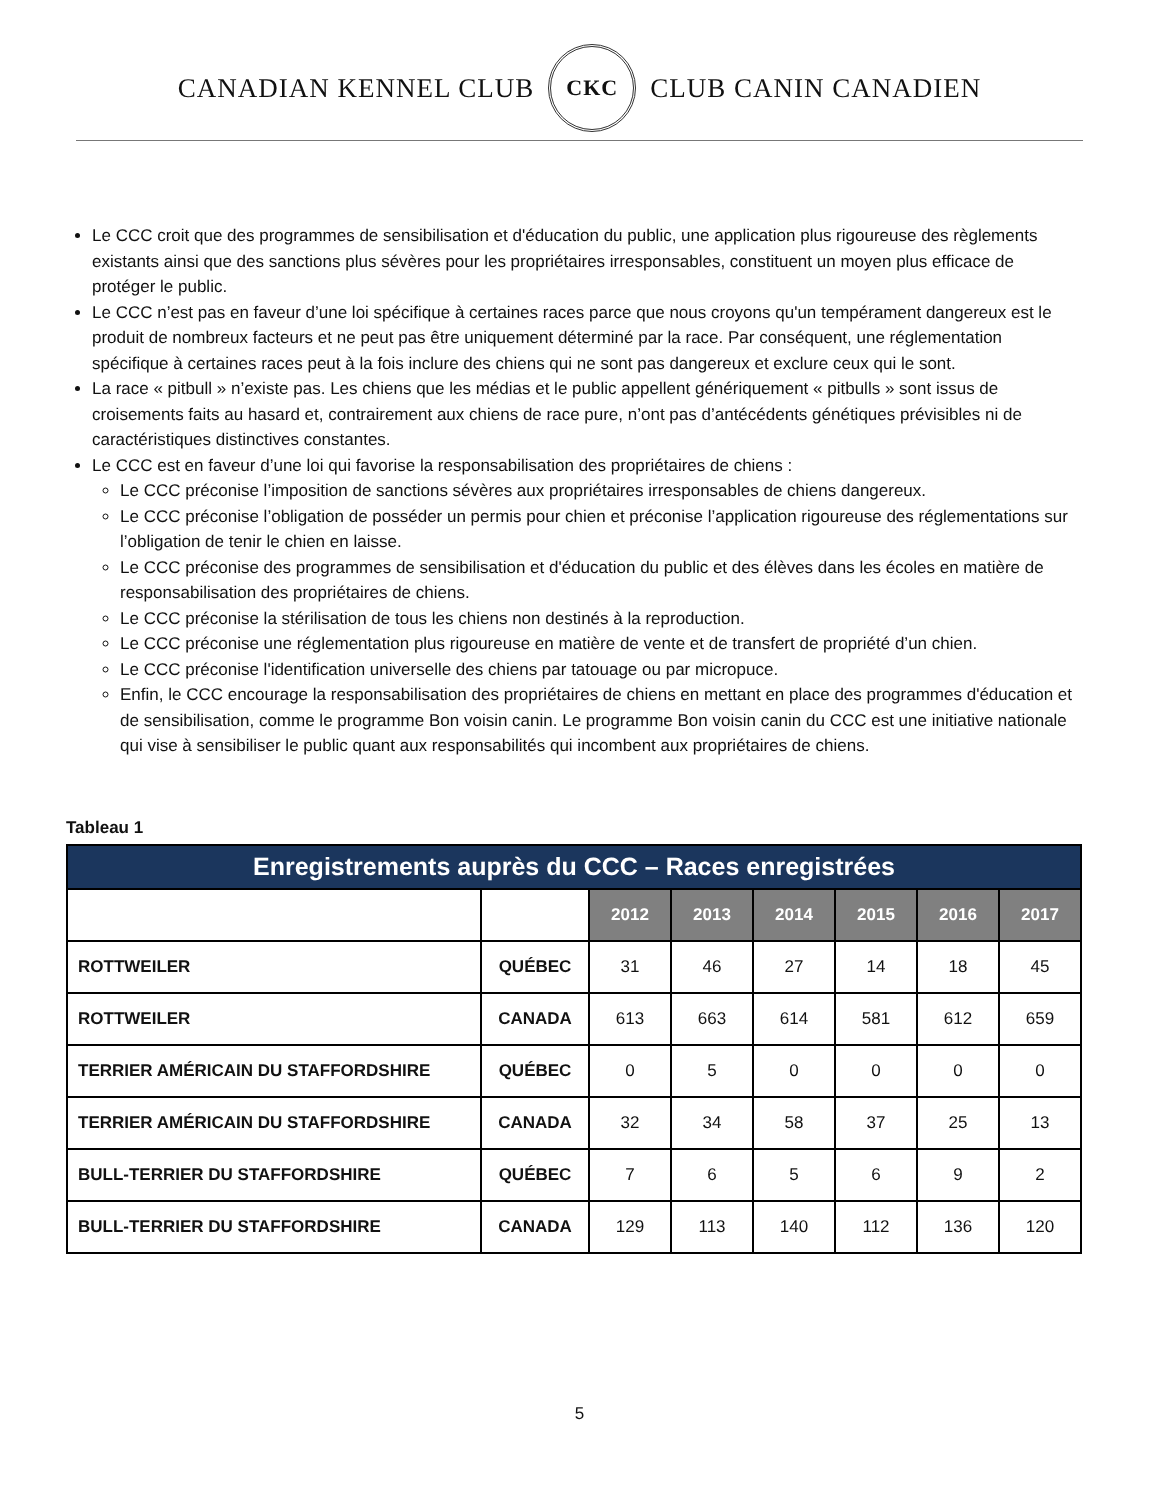CANADIAN KENNEL CLUB
CKC
CLUB CANIN CANADIEN
Le CCC croit que des programmes de sensibilisation et d'éducation du public, une application plus rigoureuse des règlements existants ainsi que des sanctions plus sévères pour les propriétaires irresponsables, constituent un moyen plus efficace de protéger le public.
Le CCC n’est pas en faveur d’une loi spécifique à certaines races parce que nous croyons qu'un tempérament dangereux est le produit de nombreux facteurs et ne peut pas être uniquement déterminé par la race. Par conséquent, une réglementation spécifique à certaines races peut à la fois inclure des chiens qui ne sont pas dangereux et exclure ceux qui le sont.
La race « pitbull » n’existe pas. Les chiens que les médias et le public appellent génériquement « pitbulls » sont issus de croisements faits au hasard et, contrairement aux chiens de race pure, n’ont pas d’antécédents génétiques prévisibles ni de caractéristiques distinctives constantes.
Le CCC est en faveur d’une loi qui favorise la responsabilisation des propriétaires de chiens :
Le CCC préconise l’imposition de sanctions sévères aux propriétaires irresponsables de chiens dangereux.
Le CCC préconise l’obligation de posséder un permis pour chien et préconise l’application rigoureuse des réglementations sur l’obligation de tenir le chien en laisse.
Le CCC préconise des programmes de sensibilisation et d'éducation du public et des élèves dans les écoles en matière de responsabilisation des propriétaires de chiens.
Le CCC préconise la stérilisation de tous les chiens non destinés à la reproduction.
Le CCC préconise une réglementation plus rigoureuse en matière de vente et de transfert de propriété d’un chien.
Le CCC préconise l'identification universelle des chiens par tatouage ou par micropuce.
Enfin, le CCC encourage la responsabilisation des propriétaires de chiens en mettant en place des programmes d'éducation et de sensibilisation, comme le programme Bon voisin canin. Le programme Bon voisin canin du CCC est une initiative nationale qui vise à sensibiliser le public quant aux responsabilités qui incombent aux propriétaires de chiens.
Tableau 1
| Enregistrements auprès du CCC – Races enregistrées | | | | | | | |
| --- | --- | --- | --- | --- | --- | --- | --- |
| | | 2012 | 2013 | 2014 | 2015 | 2016 | 2017 |
| ROTTWEILER | QUÉBEC | 31 | 46 | 27 | 14 | 18 | 45 |
| ROTTWEILER | CANADA | 613 | 663 | 614 | 581 | 612 | 659 |
| TERRIER AMÉRICAIN DU STAFFORDSHIRE | QUÉBEC | 0 | 5 | 0 | 0 | 0 | 0 |
| TERRIER AMÉRICAIN DU STAFFORDSHIRE | CANADA | 32 | 34 | 58 | 37 | 25 | 13 |
| BULL-TERRIER DU STAFFORDSHIRE | QUÉBEC | 7 | 6 | 5 | 6 | 9 | 2 |
| BULL-TERRIER DU STAFFORDSHIRE | CANADA | 129 | 113 | 140 | 112 | 136 | 120 |
5